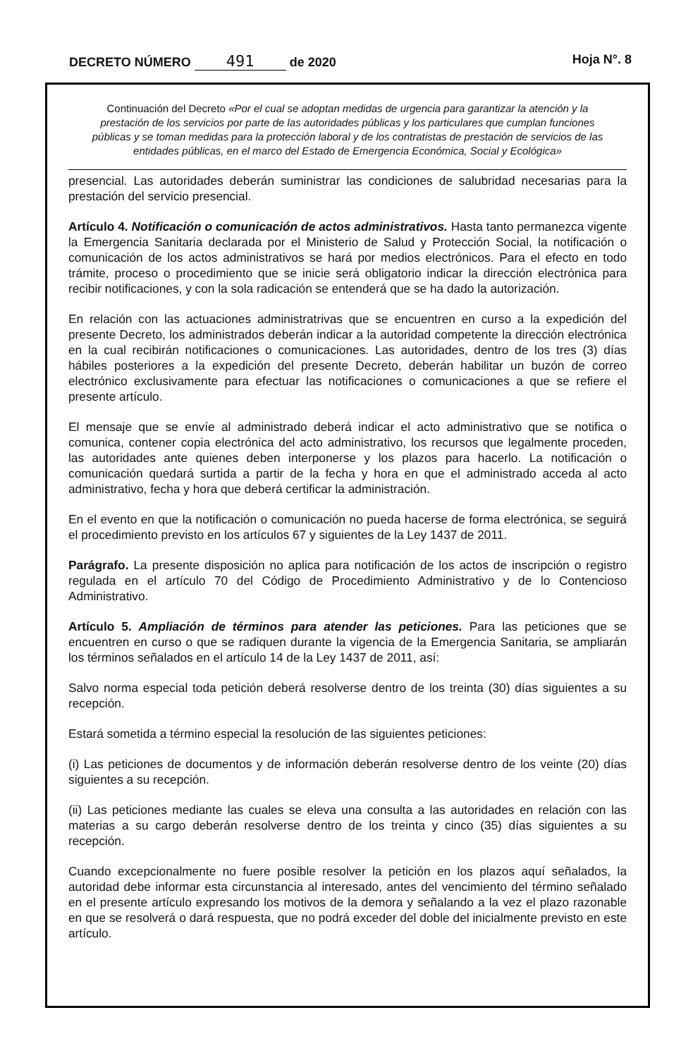DECRETO NÚMERO 491 de 2020 Hoja N°. 8
Continuación del Decreto «Por el cual se adoptan medidas de urgencia para garantizar la atención y la prestación de los servicios por parte de las autoridades públicas y los particulares que cumplan funciones públicas y se toman medidas para la protección laboral y de los contratistas de prestación de servicios de las entidades públicas, en el marco del Estado de Emergencia Económica, Social y Ecológica»
presencial. Las autoridades deberán suministrar las condiciones de salubridad necesarias para la prestación del servicio presencial.
Artículo 4. Notificación o comunicación de actos administrativos. Hasta tanto permanezca vigente la Emergencia Sanitaria declarada por el Ministerio de Salud y Protección Social, la notificación o comunicación de los actos administrativos se hará por medios electrónicos. Para el efecto en todo trámite, proceso o procedimiento que se inicie será obligatorio indicar la dirección electrónica para recibir notificaciones, y con la sola radicación se entenderá que se ha dado la autorización.
En relación con las actuaciones administratrivas que se encuentren en curso a la expedición del presente Decreto, los administrados deberán indicar a la autoridad competente la dirección electrónica en la cual recibirán notificaciones o comunicaciones. Las autoridades, dentro de los tres (3) días hábiles posteriores a la expedición del presente Decreto, deberán habilitar un buzón de correo electrónico exclusivamente para efectuar las notificaciones o comunicaciones a que se refiere el presente artículo.
El mensaje que se envíe al administrado deberá indicar el acto administrativo que se notifica o comunica, contener copia electrónica del acto administrativo, los recursos que legalmente proceden, las autoridades ante quienes deben interponerse y los plazos para hacerlo. La notificación o comunicación quedará surtida a partir de la fecha y hora en que el administrado acceda al acto administrativo, fecha y hora que deberá certificar la administración.
En el evento en que la notificación o comunicación no pueda hacerse de forma electrónica, se seguirá el procedimiento previsto en los artículos 67 y siguientes de la Ley 1437 de 2011.
Parágrafo. La presente disposición no aplica para notificación de los actos de inscripción o registro regulada en el artículo 70 del Código de Procedimiento Administrativo y de lo Contencioso Administrativo.
Artículo 5. Ampliación de términos para atender las peticiones. Para las peticiones que se encuentren en curso o que se radiquen durante la vigencia de la Emergencia Sanitaria, se ampliarán los términos señalados en el artículo 14 de la Ley 1437 de 2011, así:
Salvo norma especial toda petición deberá resolverse dentro de los treinta (30) días siguientes a su recepción.
Estará sometida a término especial la resolución de las siguientes peticiones:
(i) Las peticiones de documentos y de información deberán resolverse dentro de los veinte (20) días siguientes a su recepción.
(ii) Las peticiones mediante las cuales se eleva una consulta a las autoridades en relación con las materias a su cargo deberán resolverse dentro de los treinta y cinco (35) días siguientes a su recepción.
Cuando excepcionalmente no fuere posible resolver la petición en los plazos aquí señalados, la autoridad debe informar esta circunstancia al interesado, antes del vencimiento del término señalado en el presente artículo expresando los motivos de la demora y señalando a la vez el plazo razonable en que se resolverá o dará respuesta, que no podrá exceder del doble del inicialmente previsto en este artículo.